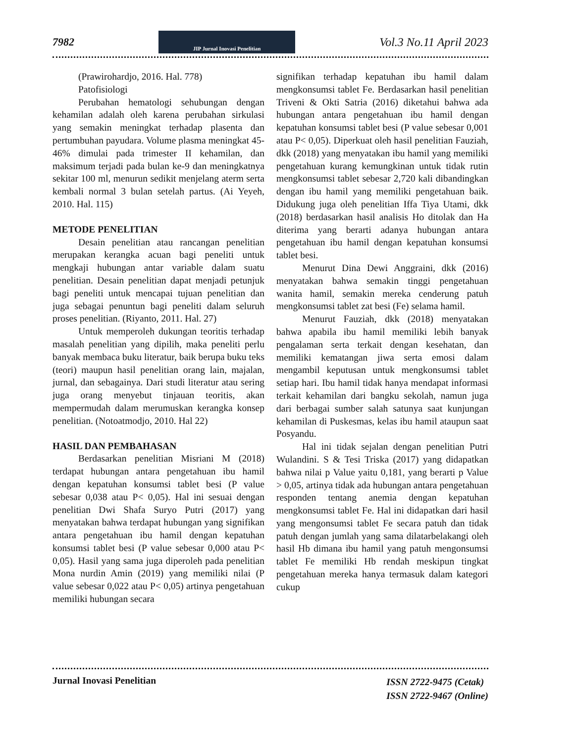7982
JIP Jurnal Inovasi Penelitian
Vol.3 No.11 April 2023
(Prawirohardjo, 2016. Hal. 778)
Patofisiologi
Perubahan hematologi sehubungan dengan kehamilan adalah oleh karena perubahan sirkulasi yang semakin meningkat terhadap plasenta dan pertumbuhan payudara. Volume plasma meningkat 45-46% dimulai pada trimester II kehamilan, dan maksimum terjadi pada bulan ke-9 dan meningkatnya sekitar 100 ml, menurun sedikit menjelang aterm serta kembali normal 3 bulan setelah partus. (Ai Yeyeh, 2010. Hal. 115)
METODE PENELITIAN
Desain penelitian atau rancangan penelitian merupakan kerangka acuan bagi peneliti untuk mengkaji hubungan antar variable dalam suatu penelitian. Desain penelitian dapat menjadi petunjuk bagi peneliti untuk mencapai tujuan penelitian dan juga sebagai penuntun bagi peneliti dalam seluruh proses penelitian. (Riyanto, 2011. Hal. 27)
Untuk memperoleh dukungan teoritis terhadap masalah penelitian yang dipilih, maka peneliti perlu banyak membaca buku literatur, baik berupa buku teks (teori) maupun hasil penelitian orang lain, majalan, jurnal, dan sebagainya. Dari studi literatur atau sering juga orang menyebut tinjauan teoritis, akan mempermudah dalam merumuskan kerangka konsep penelitian. (Notoatmodjo, 2010. Hal 22)
HASIL DAN PEMBAHASAN
Berdasarkan penelitian Misriani M (2018) terdapat hubungan antara pengetahuan ibu hamil dengan kepatuhan konsumsi tablet besi (P value sebesar 0,038 atau P< 0,05). Hal ini sesuai dengan penelitian Dwi Shafa Suryo Putri (2017) yang menyatakan bahwa terdapat hubungan yang signifikan antara pengetahuan ibu hamil dengan kepatuhan konsumsi tablet besi (P value sebesar 0,000 atau P< 0,05). Hasil yang sama juga diperoleh pada penelitian Mona nurdin Amin (2019) yang memiliki nilai (P value sebesar 0,022 atau P< 0,05) artinya pengetahuan memiliki hubungan secara
signifikan terhadap kepatuhan ibu hamil dalam mengkonsumsi tablet Fe. Berdasarkan hasil penelitian Triveni & Okti Satria (2016) diketahui bahwa ada hubungan antara pengetahuan ibu hamil dengan kepatuhan konsumsi tablet besi (P value sebesar 0,001 atau P< 0,05). Diperkuat oleh hasil penelitian Fauziah, dkk (2018) yang menyatakan ibu hamil yang memiliki pengetahuan kurang kemungkinan untuk tidak rutin mengkonsumsi tablet sebesar 2,720 kali dibandingkan dengan ibu hamil yang memiliki pengetahuan baik. Didukung juga oleh penelitian Iffa Tiya Utami, dkk (2018) berdasarkan hasil analisis Ho ditolak dan Ha diterima yang berarti adanya hubungan antara pengetahuan ibu hamil dengan kepatuhan konsumsi tablet besi.
Menurut Dina Dewi Anggraini, dkk (2016) menyatakan bahwa semakin tinggi pengetahuan wanita hamil, semakin mereka cenderung patuh mengkonsumsi tablet zat besi (Fe) selama hamil.
Menurut Fauziah, dkk (2018) menyatakan bahwa apabila ibu hamil memiliki lebih banyak pengalaman serta terkait dengan kesehatan, dan memiliki kematangan jiwa serta emosi dalam mengambil keputusan untuk mengkonsumsi tablet setiap hari. Ibu hamil tidak hanya mendapat informasi terkait kehamilan dari bangku sekolah, namun juga dari berbagai sumber salah satunya saat kunjungan kehamilan di Puskesmas, kelas ibu hamil ataupun saat Posyandu.
Hal ini tidak sejalan dengan penelitian Putri Wulandini. S & Tesi Triska (2017) yang didapatkan bahwa nilai p Value yaitu 0,181, yang berarti p Value > 0,05, artinya tidak ada hubungan antara pengetahuan responden tentang anemia dengan kepatuhan mengkonsumsi tablet Fe. Hal ini didapatkan dari hasil yang mengonsumsi tablet Fe secara patuh dan tidak patuh dengan jumlah yang sama dilatarbelakangi oleh hasil Hb dimana ibu hamil yang patuh mengonsumsi tablet Fe memiliki Hb rendah meskipun tingkat pengetahuan mereka hanya termasuk dalam kategori cukup
Jurnal Inovasi Penelitian ISSN 2722-9475 (Cetak)
ISSN 2722-9467 (Online)